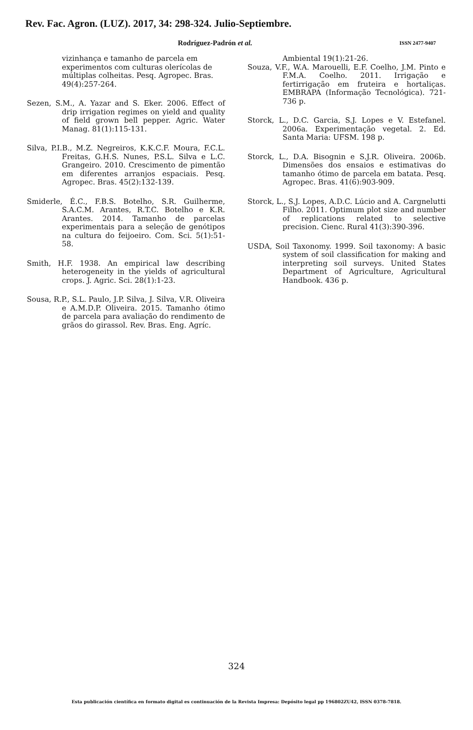Rev. Fac. Agron. (LUZ). 2017, 34: 298-324. Julio-Septiembre.
Rodríguez-Padrón et al. ISSN 2477-9407
vizinhança e tamanho de parcela em experimentos com culturas olerícolas de múltiplas colheitas. Pesq. Agropec. Bras. 49(4):257-264.
Sezen, S.M., A. Yazar and S. Eker. 2006. Effect of drip irrigation regimes on yield and quality of field grown bell pepper. Agric. Water Manag. 81(1):115-131.
Silva, P.I.B., M.Z. Negreiros, K.K.C.F. Moura, F.C.L. Freitas, G.H.S. Nunes, P.S.L. Silva e L.C. Grangeiro. 2010. Crescimento de pimentão em diferentes arranjos espaciais. Pesq. Agropec. Bras. 45(2):132-139.
Smiderle, É.C., F.B.S. Botelho, S.R. Guilherme, S.A.C.M. Arantes, R.T.C. Botelho e K.R. Arantes. 2014. Tamanho de parcelas experimentais para a seleção de genótipos na cultura do feijoeiro. Com. Sci. 5(1):51-58.
Smith, H.F. 1938. An empirical law describing heterogeneity in the yields of agricultural crops. J. Agric. Sci. 28(1):1-23.
Sousa, R.P., S.L. Paulo, J.P. Silva, J. Silva, V.R. Oliveira e A.M.D.P. Oliveira. 2015. Tamanho ótimo de parcela para avaliação do rendimento de grãos do girassol. Rev. Bras. Eng. Agríc.
Ambiental 19(1):21-26.
Souza, V.F., W.A. Marouelli, E.F. Coelho, J.M. Pinto e F.M.A. Coelho. 2011. Irrigação e fertirrigação em fruteira e hortaliças. EMBRAPA (Informação Tecnológica). 721-736 p.
Storck, L., D.C. Garcia, S.J. Lopes e V. Estefanel. 2006a. Experimentação vegetal. 2. Ed. Santa Maria: UFSM. 198 p.
Storck, L., D.A. Bisognin e S.J.R. Oliveira. 2006b. Dimensões dos ensaios e estimativas do tamanho ótimo de parcela em batata. Pesq. Agropec. Bras. 41(6):903-909.
Storck, L., S.J. Lopes, A.D.C. Lúcio and A. Cargnelutti Filho. 2011. Optimum plot size and number of replications related to selective precision. Cienc. Rural 41(3):390-396.
USDA, Soil Taxonomy. 1999. Soil taxonomy: A basic system of soil classification for making and interpreting soil surveys. United States Department of Agriculture, Agricultural Handbook. 436 p.
324
Esta publicación científica en formato digital es continuación de la Revista Impresa: Depósito legal pp 196802ZU42, ISSN 0378-7818.